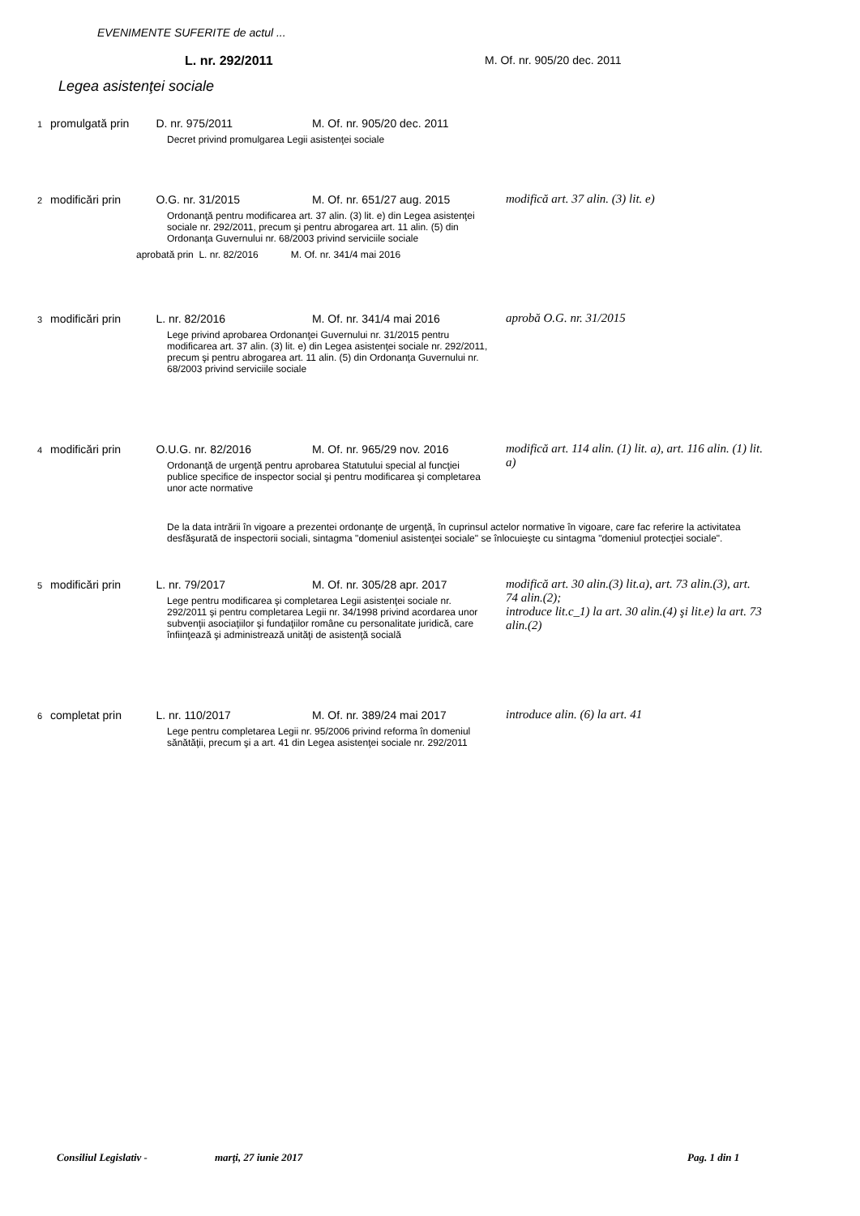EVENIMENTE SUFERITE de actul ...
L. nr. 292/2011 M. Of. nr. 905/20 dec. 2011
Legea asistenţei sociale
1 promulgată prin D. nr. 975/2011 M. Of. nr. 905/20 dec. 2011
Decret privind promulgarea Legii asistenţei sociale
2 modificări prin O.G. nr. 31/2015 M. Of. nr. 651/27 aug. 2015
modifică art. 37 alin. (3) lit. e)
Ordonanţă pentru modificarea art. 37 alin. (3) lit. e) din Legea asistenţei sociale nr. 292/2011, precum şi pentru abrogarea art. 11 alin. (5) din Ordonanţa Guvernului nr. 68/2003 privind serviciile sociale
aprobată prin L. nr. 82/2016 M. Of. nr. 341/4 mai 2016
3 modificări prin L. nr. 82/2016 M. Of. nr. 341/4 mai 2016
aprobă O.G. nr. 31/2015
Lege privind aprobarea Ordonanţei Guvernului nr. 31/2015 pentru modificarea art. 37 alin. (3) lit. e) din Legea asistenţei sociale nr. 292/2011, precum şi pentru abrogarea art. 11 alin. (5) din Ordonanţa Guvernului nr. 68/2003 privind serviciile sociale
4 modificări prin O.U.G. nr. 82/2016 M. Of. nr. 965/29 nov. 2016
modifică art. 114 alin. (1) lit. a), art. 116 alin. (1) lit. a)
Ordonanţă de urgenţă pentru aprobarea Statutului special al funcţiei publice specifice de inspector social şi pentru modificarea şi completarea unor acte normative
De la data intrării în vigoare a prezentei ordonanţe de urgenţă, în cuprinsul actelor normative în vigoare, care fac referire la activitatea desfăşurată de inspectorii sociali, sintagma "domeniul asistenţei sociale" se înlocuieşte cu sintagma "domeniul protecţiei sociale".
5 modificări prin L. nr. 79/2017 M. Of. nr. 305/28 apr. 2017
modifică art. 30 alin.(3) lit.a), art. 73 alin.(3), art. 74 alin.(2);
introduce lit.c_1) la art. 30 alin.(4) şi lit.e) la art. 73 alin.(2)
Lege pentru modificarea şi completarea Legii asistenţei sociale nr. 292/2011 şi pentru completarea Legii nr. 34/1998 privind acordarea unor subvenţii asociaţiilor şi fundaţiilor române cu personalitate juridică, care înfiinţează şi administrează unităţi de asistenţă socială
6 completat prin L. nr. 110/2017 M. Of. nr. 389/24 mai 2017
introduce alin. (6) la art. 41
Lege pentru completarea Legii nr. 95/2006 privind reforma în domeniul sănătăţii, precum şi a art. 41 din Legea asistenţei sociale nr. 292/2011
Consiliul Legislativ - marţi, 27 iunie 2017 Pag. 1 din 1